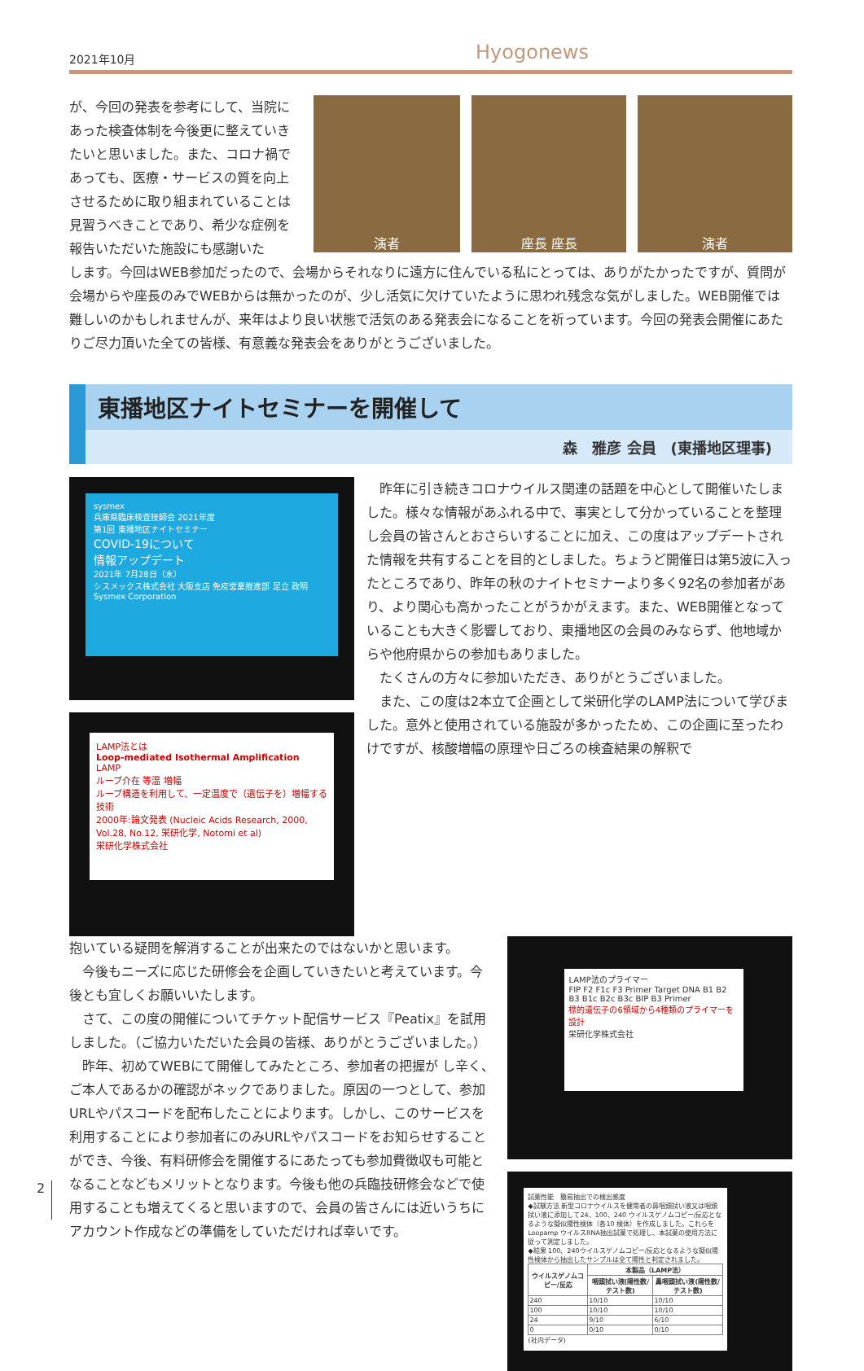2021年10月 Hyogonews
が、今回の発表を参考にして、当院にあった検査体制を今後更に整えていきたいと思いました。また、コロナ禍であっても、医療・サービスの質を向上させるために取り組まれていることは見習うべきことであり、希少な症例を報告いただいた施設にも感謝いた
演者 座長 座長 演者
します。今回はWEB参加だったので、会場からそれなりに遠方に住んでいる私にとっては、ありがたかったですが、質問が会場からや座長のみでWEBからは無かったのが、少し活気に欠けていたように思われ残念な気がしました。WEB開催では難しいのかもしれませんが、来年はより良い状態で活気のある発表会になることを祈っています。今回の発表会開催にあたりご尽力頂いた全ての皆様、有意義な発表会をありがとうございました。
東播地区ナイトセミナーを開催して
森　雅彦 会員　(東播地区理事)
sysmex
兵庫県臨床検査技師会 2021年度
第1回 東播地区ナイトセミナー
COVID-19について
情報アップデート
2021年 7月28日（水）
シスメックス株式会社 大阪支店 免疫営業推進部 足立 政明
Sysmex Corporation
LAMP法とは
Loop-mediated Isothermal Amplification
LAMP
ループ介在 等温 増幅
ループ構造を利用して、一定温度で（遺伝子を）増幅する技術
2000年:論文発表 (Nucleic Acids Research, 2000, Vol.28, No.12, 栄研化学, Notomi et al)
栄研化学株式会社
　昨年に引き続きコロナウイルス関連の話題を中心として開催いたしました。様々な情報があふれる中で、事実として分かっていることを整理し会員の皆さんとおさらいすることに加え、この度はアップデートされた情報を共有することを目的としました。ちょうど開催日は第5波に入ったところであり、昨年の秋のナイトセミナーより多く92名の参加者があり、より関心も高かったことがうかがえます。また、WEB開催となっていることも大きく影響しており、東播地区の会員のみならず、他地域からや他府県からの参加もありました。
　たくさんの方々に参加いただき、ありがとうございました。
　また、この度は2本立て企画として栄研化学のLAMP法について学びました。意外と使用されている施設が多かったため、この企画に至ったわけですが、核酸増幅の原理や日ごろの検査結果の解釈で
抱いている疑問を解消することが出来たのではないかと思います。
　今後もニーズに応じた研修会を企画していきたいと考えています。今後とも宜しくお願いいたします。
　さて、この度の開催についてチケット配信サービス『Peatix』を試用しました。（ご協力いただいた会員の皆様、ありがとうございました。）
　昨年、初めてWEBにて開催してみたところ、参加者の把握が し辛く、ご本人であるかの確認がネックでありました。原因の一つとして、参加URLやパスコードを配布したことによります。しかし、このサービスを利用することにより参加者にのみURLやパスコードをお知らせすることができ、今後、有料研修会を開催するにあたっても参加費徴収も可能となることなどもメリットとなります。今後も他の兵臨技研修会などで使用することも増えてくると思いますので、会員の皆さんには近いうちにアカウント作成などの準備をしていただければ幸いです。
LAMP法のプライマー
FIP F2 F1c F3 Primer Target DNA B1 B2 B3 B1c B2c B3c BIP B3 Primer
標的遺伝子の6領域から4種類のプライマーを設計
栄研化学株式会社
試薬性能　簡易抽出での検出感度
◆試験方法 新型コロナウイルスを健常者の鼻咽頭拭い液又は咽頭拭い液に添加して24、100、240 ウイルスゲノムコピー/反応となるような擬似陽性検体（各10 検体）を作成しました。これらをLoopamp ウイルスRNA抽出試薬で処理し、本試薬の使用方法に従って測定しました。
◆結果 100、240ウイルスゲノムコピー/反応となるような擬似陽性検体から抽出したサンプルは全て陽性と判定されました。
| ウイルスゲノムコピー/反応 | 本製品（LAMP法） | |
| --- | --- | --- |
| | 咽頭拭い液(陽性数/テスト数) | 鼻咽頭拭い液(陽性数/テスト数) |
| 240 | 10/10 | 10/10 |
| 100 | 10/10 | 10/10 |
| 24 | 9/10 | 6/10 |
| 0 | 0/10 | 0/10 |
(社内データ)
2